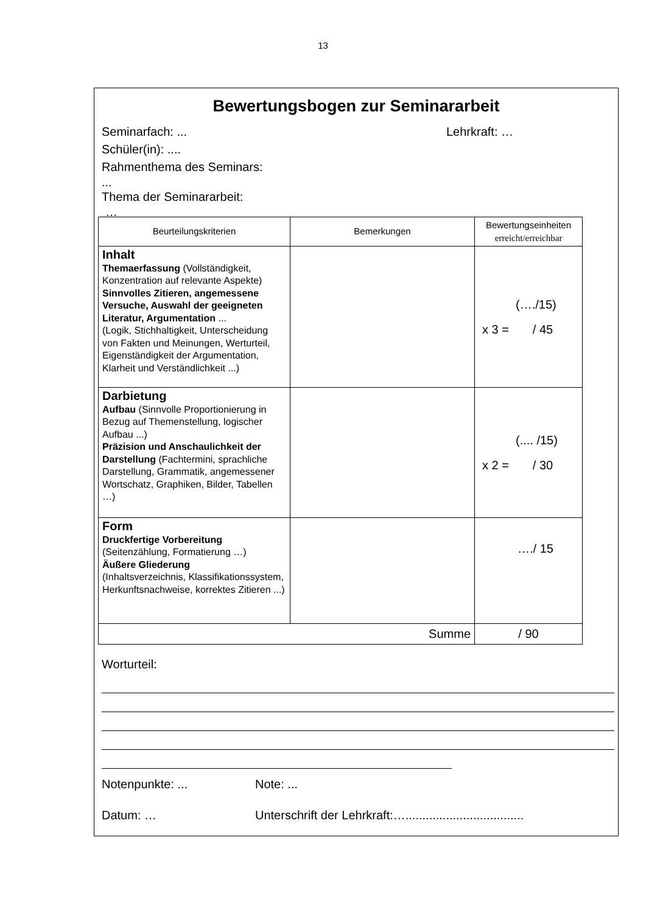13
Bewertungsbogen zur Seminararbeit
Seminarfach: ... Lehrkraft: …
Schüler(in): ....
Rahmenthema des Seminars:
...
Thema der Seminararbeit:
…
| Beurteilungskriterien | Bemerkungen | Bewertungseinheiten erreicht/erreichbar |
| Inhalt Themaerfassung (Vollständigkeit, Konzentration auf relevante Aspekte) Sinnvolles Zitieren, angemessene Versuche, Auswahl der geeigneten Literatur, Argumentation ... (Logik, Stichhaltigkeit, Unterscheidung von Fakten und Meinungen, Werturteil, Eigenständigkeit der Argumentation, Klarheit und Verständlichkeit ...) | | (…./15) x 3 = / 45 |
| Darbietung Aufbau (Sinnvolle Proportionierung in Bezug auf Themenstellung, logischer Aufbau ...) Präzision und Anschaulichkeit der Darstellung (Fachtermini, sprachliche Darstellung, Grammatik, angemessener Wortschatz, Graphiken, Bilder, Tabellen …) | | (.... /15) x 2 = / 30 |
| Form Druckfertige Vorbereitung (Seitenzählung, Formatierung …) Äußere Gliederung (Inhaltsverzeichnis, Klassifikationssystem, Herkunftsnachweise, korrektes Zitieren ...) | | …./ 15 |
| Summe | | / 90 |
Worturteil:
Notenpunkte: ... Note: ...
Datum: … Unterschrift der Lehrkraft:…...................................